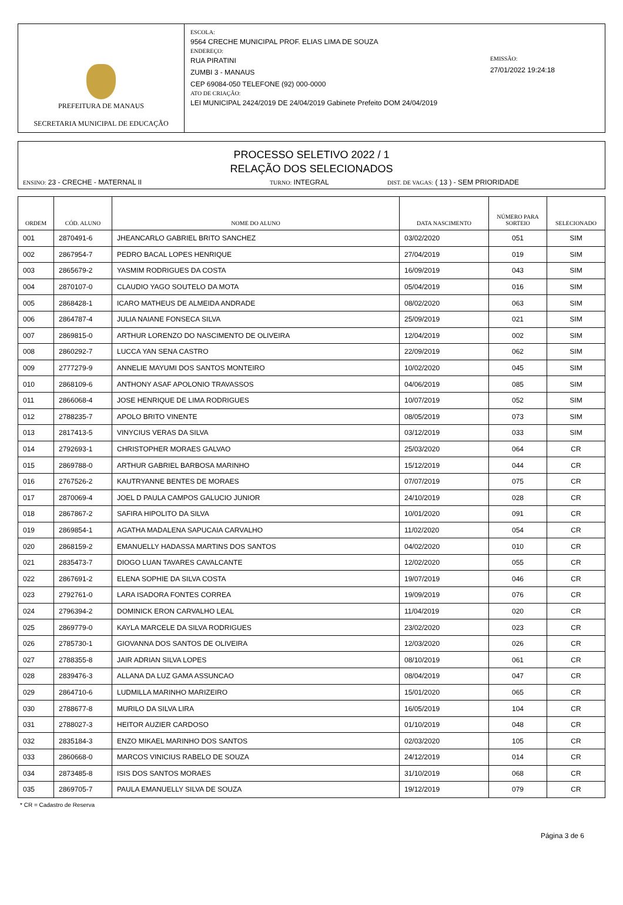PREFEITURA DE MANAUS
SECRETARIA MUNICIPAL DE EDUCAÇÃO
ESCOLA:
9564 CRECHE MUNICIPAL PROF. ELIAS LIMA DE SOUZA
ENDEREÇO:
RUA PIRATINI
ZUMBI 3 - MANAUS
CEP 69084-050 TELEFONE (92) 000-0000
ATO DE CRIAÇÃO:
LEI MUNICIPAL 2424/2019 DE 24/04/2019 Gabinete Prefeito DOM 24/04/2019
EMISSÃO:
27/01/2022 19:24:18
PROCESSO SELETIVO 2022 / 1
RELAÇÃO DOS SELECIONADOS
ENSINO: 23 - CRECHE - MATERNAL II
TURNO: INTEGRAL
DIST. DE VAGAS: ( 13 ) - SEM PRIORIDADE
| ORDEM | CÓD. ALUNO | NOME DO ALUNO | DATA NASCIMENTO | NÚMERO PARA SORTEIO | SELECIONADO |
| --- | --- | --- | --- | --- | --- |
| 001 | 2870491-6 | JHEANCARLO GABRIEL BRITO SANCHEZ | 03/02/2020 | 051 | SIM |
| 002 | 2867954-7 | PEDRO BACAL LOPES HENRIQUE | 27/04/2019 | 019 | SIM |
| 003 | 2865679-2 | YASMIM RODRIGUES DA COSTA | 16/09/2019 | 043 | SIM |
| 004 | 2870107-0 | CLAUDIO YAGO SOUTELO DA MOTA | 05/04/2019 | 016 | SIM |
| 005 | 2868428-1 | ICARO MATHEUS DE ALMEIDA ANDRADE | 08/02/2020 | 063 | SIM |
| 006 | 2864787-4 | JULIA NAIANE FONSECA SILVA | 25/09/2019 | 021 | SIM |
| 007 | 2869815-0 | ARTHUR LORENZO DO NASCIMENTO DE OLIVEIRA | 12/04/2019 | 002 | SIM |
| 008 | 2860292-7 | LUCCA YAN SENA CASTRO | 22/09/2019 | 062 | SIM |
| 009 | 2777279-9 | ANNELIE MAYUMI DOS SANTOS MONTEIRO | 10/02/2020 | 045 | SIM |
| 010 | 2868109-6 | ANTHONY ASAF APOLONIO TRAVASSOS | 04/06/2019 | 085 | SIM |
| 011 | 2866068-4 | JOSE HENRIQUE DE LIMA RODRIGUES | 10/07/2019 | 052 | SIM |
| 012 | 2788235-7 | APOLO BRITO VINENTE | 08/05/2019 | 073 | SIM |
| 013 | 2817413-5 | VINYCIUS VERAS DA SILVA | 03/12/2019 | 033 | SIM |
| 014 | 2792693-1 | CHRISTOPHER MORAES GALVAO | 25/03/2020 | 064 | CR |
| 015 | 2869788-0 | ARTHUR GABRIEL BARBOSA MARINHO | 15/12/2019 | 044 | CR |
| 016 | 2767526-2 | KAUTRYANNE BENTES DE MORAES | 07/07/2019 | 075 | CR |
| 017 | 2870069-4 | JOEL D PAULA CAMPOS GALUCIO JUNIOR | 24/10/2019 | 028 | CR |
| 018 | 2867867-2 | SAFIRA HIPOLITO DA SILVA | 10/01/2020 | 091 | CR |
| 019 | 2869854-1 | AGATHA MADALENA SAPUCAIA CARVALHO | 11/02/2020 | 054 | CR |
| 020 | 2868159-2 | EMANUELLY HADASSA MARTINS DOS SANTOS | 04/02/2020 | 010 | CR |
| 021 | 2835473-7 | DIOGO LUAN TAVARES CAVALCANTE | 12/02/2020 | 055 | CR |
| 022 | 2867691-2 | ELENA SOPHIE DA SILVA COSTA | 19/07/2019 | 046 | CR |
| 023 | 2792761-0 | LARA ISADORA FONTES CORREA | 19/09/2019 | 076 | CR |
| 024 | 2796394-2 | DOMINICK ERON CARVALHO LEAL | 11/04/2019 | 020 | CR |
| 025 | 2869779-0 | KAYLA MARCELE DA SILVA RODRIGUES | 23/02/2020 | 023 | CR |
| 026 | 2785730-1 | GIOVANNA DOS SANTOS DE OLIVEIRA | 12/03/2020 | 026 | CR |
| 027 | 2788355-8 | JAIR ADRIAN SILVA LOPES | 08/10/2019 | 061 | CR |
| 028 | 2839476-3 | ALLANA DA LUZ GAMA ASSUNCAO | 08/04/2019 | 047 | CR |
| 029 | 2864710-6 | LUDMILLA MARINHO MARIZEIRO | 15/01/2020 | 065 | CR |
| 030 | 2788677-8 | MURILO DA SILVA LIRA | 16/05/2019 | 104 | CR |
| 031 | 2788027-3 | HEITOR AUZIER CARDOSO | 01/10/2019 | 048 | CR |
| 032 | 2835184-3 | ENZO MIKAEL MARINHO DOS SANTOS | 02/03/2020 | 105 | CR |
| 033 | 2860668-0 | MARCOS VINICIUS RABELO DE SOUZA | 24/12/2019 | 014 | CR |
| 034 | 2873485-8 | ISIS DOS SANTOS MORAES | 31/10/2019 | 068 | CR |
| 035 | 2869705-7 | PAULA EMANUELLY SILVA DE SOUZA | 19/12/2019 | 079 | CR |
* CR = Cadastro de Reserva
Página 3 de 6